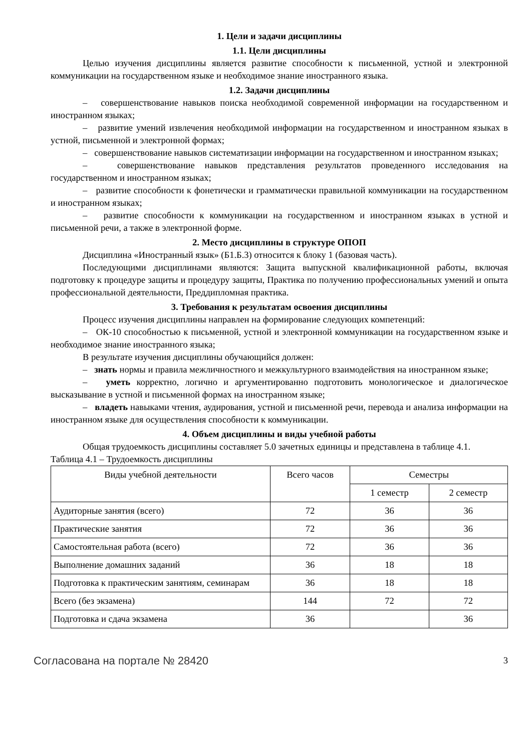1. Цели и задачи дисциплины
1.1. Цели дисциплины
Целью изучения дисциплины является развитие способности к письменной, устной и электронной коммуникации на государственном языке и необходимое знание иностранного языка.
1.2. Задачи дисциплины
– совершенствование навыков поиска необходимой современной информации на государственном и иностранном языках;
– развитие умений извлечения необходимой информации на государственном и иностранном языках в устной, письменной и электронной формах;
– совершенствование навыков систематизации информации на государственном и иностранном языках;
– совершенствование навыков представления результатов проведенного исследования на государственном и иностранном языках;
– развитие способности к фонетически и грамматически правильной коммуникации на государственном и иностранном языках;
– развитие способности к коммуникации на государственном и иностранном языках в устной и письменной речи, а также в электронной форме.
2. Место дисциплины в структуре ОПОП
Дисциплина «Иностранный язык» (Б1.Б.3) относится к блоку 1 (базовая часть).
Последующими дисциплинами являются: Защита выпускной квалификационной работы, включая подготовку к процедуре защиты и процедуру защиты, Практика по получению профессиональных умений и опыта профессиональной деятельности, Преддипломная практика.
3. Требования к результатам освоения дисциплины
Процесс изучения дисциплины направлен на формирование следующих компетенций:
– ОК-10 способностью к письменной, устной и электронной коммуникации на государственном языке и необходимое знание иностранного языка;
В результате изучения дисциплины обучающийся должен:
– знать нормы и правила межличностного и межкультурного взаимодействия на иностранном языке;
– уметь корректно, логично и аргументированно подготовить монологическое и диалогическое высказывание в устной и письменной формах на иностранном языке;
– владеть навыками чтения, аудирования, устной и письменной речи, перевода и анализа информации на иностранном языке для осуществления способности к коммуникации.
4. Объем дисциплины и виды учебной работы
Общая трудоемкость дисциплины составляет 5.0 зачетных единицы и представлена в таблице 4.1.
Таблица 4.1 – Трудоемкость дисциплины
| Виды учебной деятельности | Всего часов | Семестры | |
| --- | --- | --- | --- |
| | | 1 семестр | 2 семестр |
| Аудиторные занятия (всего) | 72 | 36 | 36 |
| Практические занятия | 72 | 36 | 36 |
| Самостоятельная работа (всего) | 72 | 36 | 36 |
| Выполнение домашних заданий | 36 | 18 | 18 |
| Подготовка к практическим занятиям, семинарам | 36 | 18 | 18 |
| Всего (без экзамена) | 144 | 72 | 72 |
| Подготовка и сдача экзамена | 36 | | 36 |
Согласована на портале № 28420 3